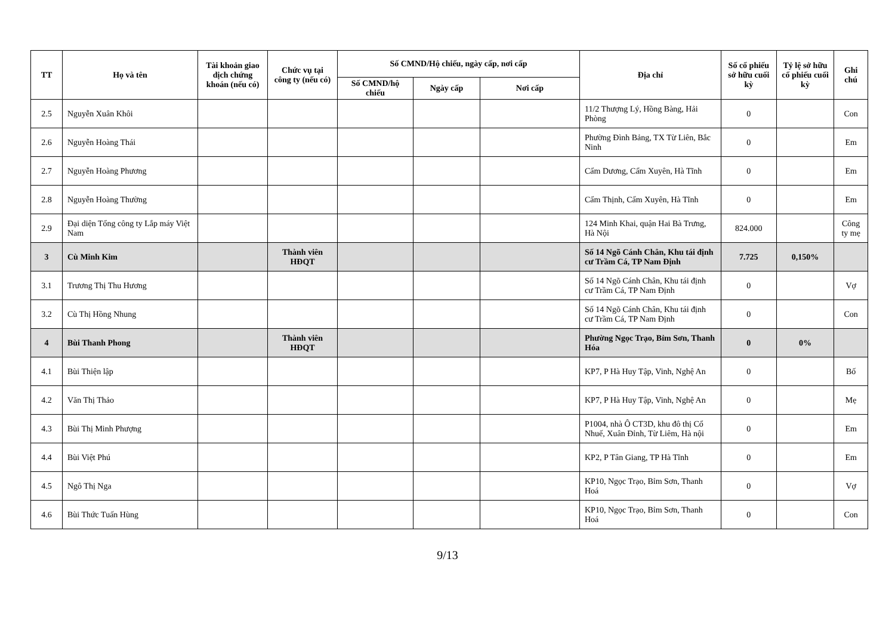| TT | Họ và tên | Tài khoản giao dịch chứng khoán (nếu có) | Chức vụ tại công ty (nếu có) | Số CMND/Hộ chiếu, ngày cấp, nơi cấp | | | Địa chỉ | Số cổ phiếu sở hữu cuối kỳ | Tỷ lệ sở hữu cổ phiếu cuối kỳ | Ghi chú |
| --- | --- | --- | --- | --- | --- | --- | --- | --- | --- | --- |
| | | | | Số CMND/hộ chiếu | Ngày cấp | Nơi cấp | | | | |
| 2.5 | Nguyễn Xuân Khôi | | | | | | 11/2 Thượng Lý, Hồng Bàng, Hải Phòng | 0 | | Con |
| 2.6 | Nguyễn Hoàng Thái | | | | | | Phường Đình Bảng, TX Từ Liên, Bắc Ninh | 0 | | Em |
| 2.7 | Nguyễn Hoàng Phương | | | | | | Cẩm Dương, Cẩm Xuyên, Hà Tĩnh | 0 | | Em |
| 2.8 | Nguyễn Hoàng Thường | | | | | | Cẩm Thịnh, Cẩm Xuyên, Hà Tĩnh | 0 | | Em |
| 2.9 | Đại diện Tổng công ty Lắp máy Việt Nam | | | | | | 124 Minh Khai, quận Hai Bà Trưng, Hà Nội | 824.000 | | Công ty mẹ |
| 3 | Cù Minh Kim | | Thành viên HĐQT | | | | Số 14 Ngõ Cánh Chân, Khu tái định cư Trầm Cá, TP Nam Định | 7.725 | 0,150% | |
| 3.1 | Trương Thị Thu Hương | | | | | | Số 14 Ngõ Cánh Chân, Khu tái định cư Trầm Cá, TP Nam Định | 0 | | Vợ |
| 3.2 | Cù Thị Hồng Nhung | | | | | | Số 14 Ngõ Cánh Chân, Khu tái định cư Trầm Cá, TP Nam Định | 0 | | Con |
| 4 | Bùi Thanh Phong | | Thành viên HĐQT | | | | Phường Ngọc Trạo, Bỉm Sơn, Thanh Hóa | 0 | 0% | |
| 4.1 | Bùi Thiện lập | | | | | | KP7, P Hà Huy Tập, Vinh, Nghệ An | 0 | | Bố |
| 4.2 | Văn Thị Thảo | | | | | | KP7, P Hà Huy Tập, Vinh, Nghệ An | 0 | | Mẹ |
| 4.3 | Bùi Thị Minh Phượng | | | | | | P1004, nhà Ô CT3D, khu đô thị Cổ Nhuế, Xuân Đỉnh, Từ Liêm, Hà nội | 0 | | Em |
| 4.4 | Bùi Việt Phú | | | | | | KP2, P Tân Giang, TP Hà Tĩnh | 0 | | Em |
| 4.5 | Ngô Thị Nga | | | | | | KP10, Ngọc Trạo, Bỉm Sơn, Thanh Hoá | 0 | | Vợ |
| 4.6 | Bùi Thức Tuấn Hùng | | | | | | KP10, Ngọc Trạo, Bỉm Sơn, Thanh Hoá | 0 | | Con |
9/13